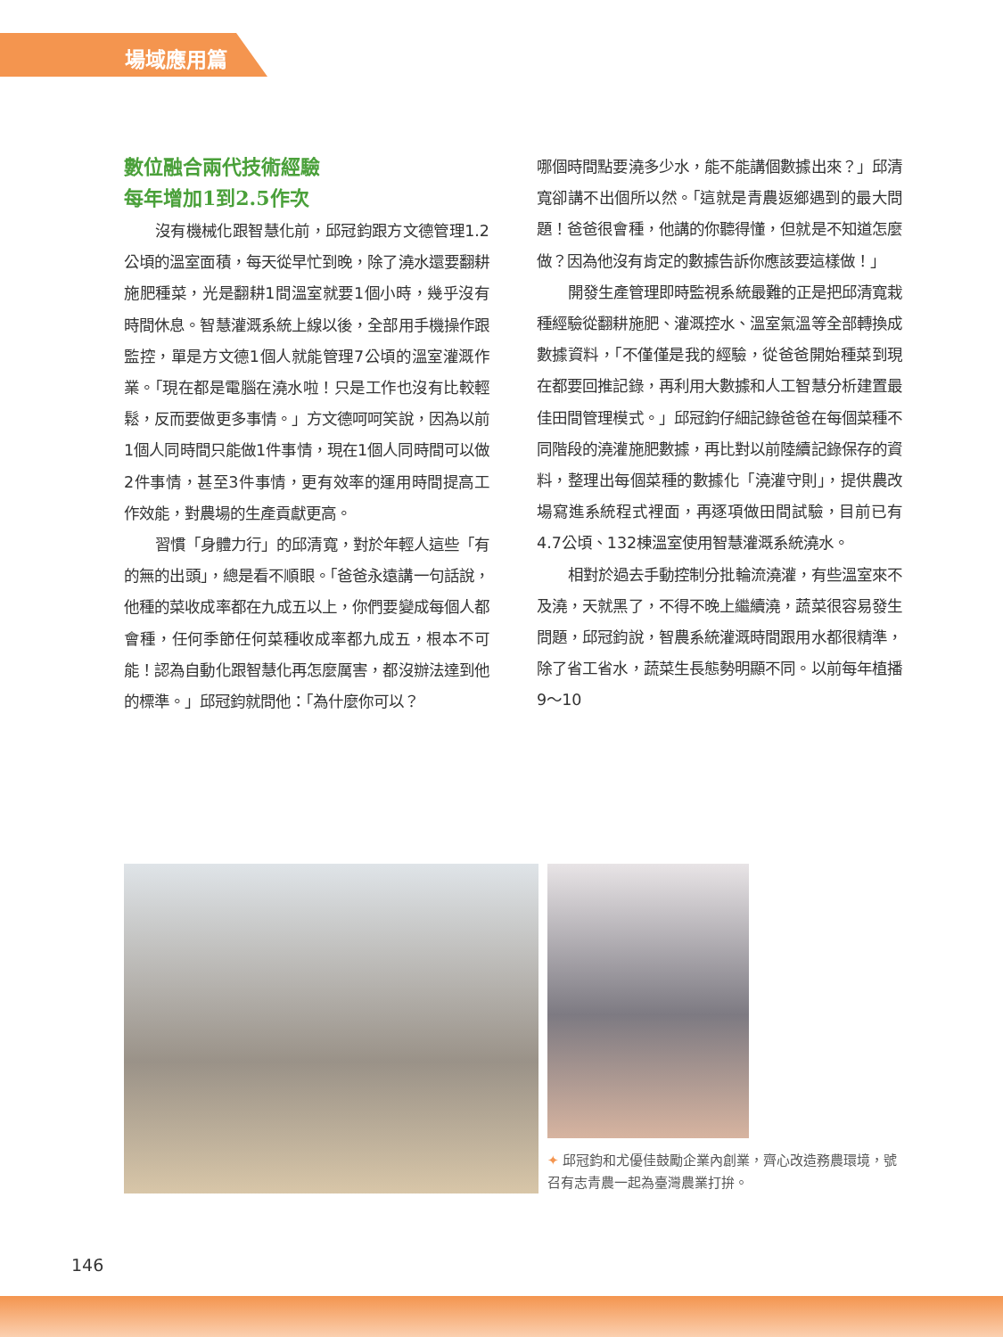場域應用篇
數位融合兩代技術經驗
每年增加1到2.5作次
沒有機械化跟智慧化前，邱冠鈞跟方文德管理1.2公頃的溫室面積，每天從早忙到晚，除了澆水還要翻耕施肥種菜，光是翻耕1間溫室就要1個小時，幾乎沒有時間休息。智慧灌溉系統上線以後，全部用手機操作跟監控，單是方文德1個人就能管理7公頃的溫室灌溉作業。「現在都是電腦在澆水啦！只是工作也沒有比較輕鬆，反而要做更多事情。」方文德呵呵笑說，因為以前1個人同時間只能做1件事情，現在1個人同時間可以做2件事情，甚至3件事情，更有效率的運用時間提高工作效能，對農場的生產貢獻更高。
習慣「身體力行」的邱清寬，對於年輕人這些「有的無的出頭」，總是看不順眼。「爸爸永遠講一句話說，他種的菜收成率都在九成五以上，你們要變成每個人都會種，任何季節任何菜種收成率都九成五，根本不可能！認為自動化跟智慧化再怎麼厲害，都沒辦法達到他的標準。」邱冠鈞就問他：「為什麼你可以？
哪個時間點要澆多少水，能不能講個數據出來？」邱清寬卻講不出個所以然。「這就是青農返鄉遇到的最大問題！爸爸很會種，他講的你聽得懂，但就是不知道怎麼做？因為他沒有肯定的數據告訴你應該要這樣做！」
開發生產管理即時監視系統最難的正是把邱清寬栽種經驗從翻耕施肥、灌溉控水、溫室氣溫等全部轉換成數據資料，「不僅僅是我的經驗，從爸爸開始種菜到現在都要回推記錄，再利用大數據和人工智慧分析建置最佳田間管理模式。」邱冠鈞仔細記錄爸爸在每個菜種不同階段的澆灌施肥數據，再比對以前陸續記錄保存的資料，整理出每個菜種的數據化「澆灌守則」，提供農改場寫進系統程式裡面，再逐項做田間試驗，目前已有4.7公頃、132棟溫室使用智慧灌溉系統澆水。
相對於過去手動控制分批輪流澆灌，有些溫室來不及澆，天就黑了，不得不晚上繼續澆，蔬菜很容易發生問題，邱冠鈞說，智農系統灌溉時間跟用水都很精準，除了省工省水，蔬菜生長態勢明顯不同。以前每年植播9～10
✦ 邱冠鈞和尤優佳鼓勵企業內創業，齊心改造務農環境，號召有志青農一起為臺灣農業打拚。
146